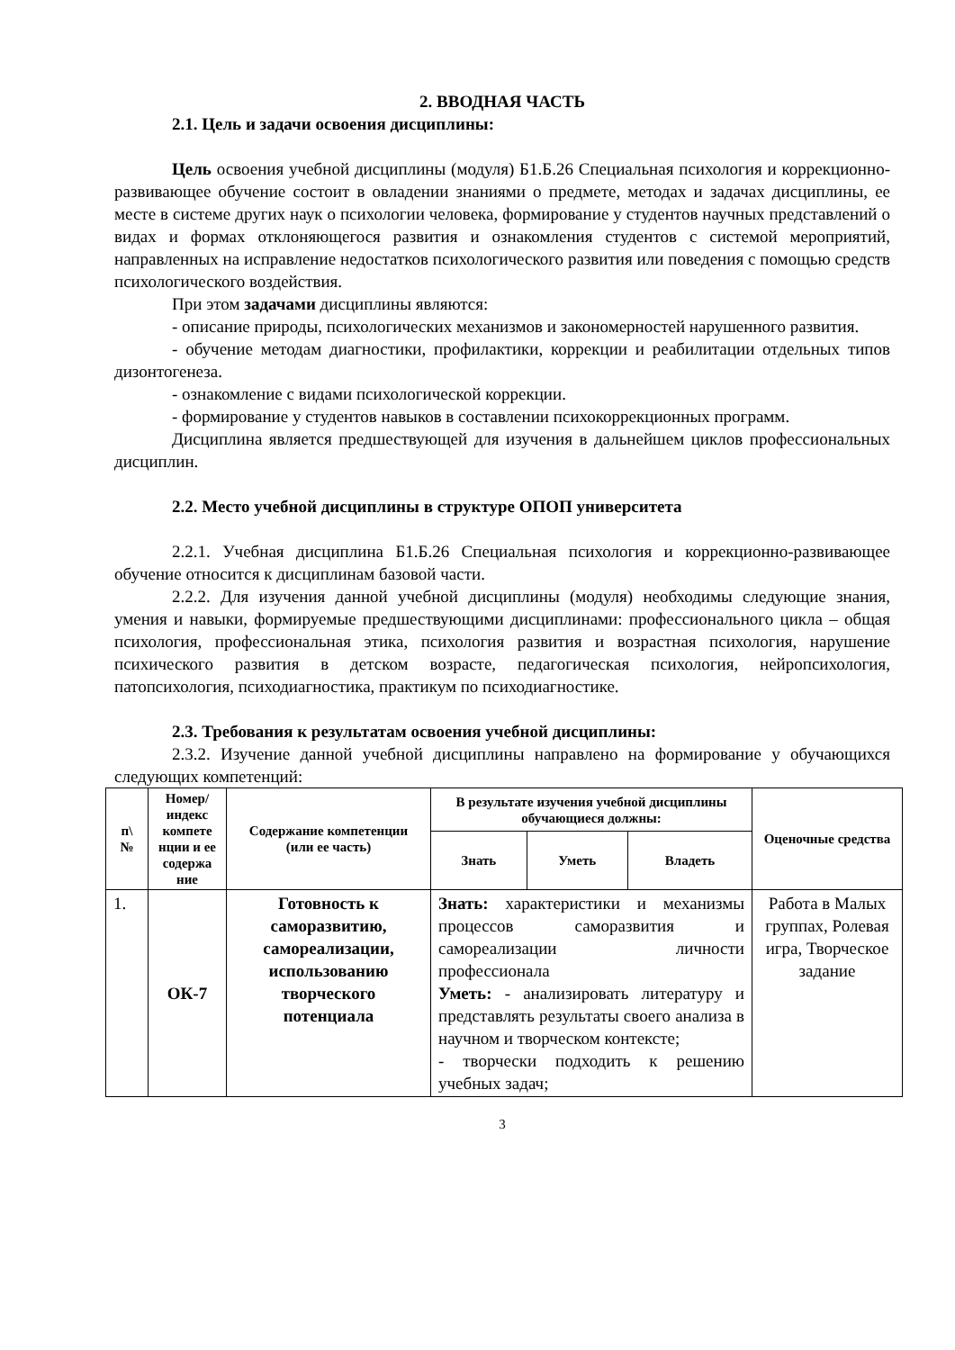2. ВВОДНАЯ ЧАСТЬ
2.1. Цель и задачи освоения дисциплины:
Цель освоения учебной дисциплины (модуля) Б1.Б.26 Специальная психология и коррекционно-развивающее обучение состоит в овладении знаниями о предмете, методах и задачах дисциплины, ее месте в системе других наук о психологии человека, формирование у студентов научных представлений о видах и формах отклоняющегося развития и ознакомления студентов с системой мероприятий, направленных на исправление недостатков психологического развития или поведения с помощью средств психологического воздействия.
При этом задачами дисциплины являются:
- описание природы, психологических механизмов и закономерностей нарушенного развития.
- обучение методам диагностики, профилактики, коррекции и реабилитации отдельных типов дизонтогенеза.
- ознакомление с видами психологической коррекции.
- формирование у студентов навыков в составлении психокоррекционных программ.
Дисциплина является предшествующей для изучения в дальнейшем циклов профессиональных дисциплин.
2.2. Место учебной дисциплины в структуре ОПОП университета
2.2.1. Учебная дисциплина Б1.Б.26 Специальная психология и коррекционно-развивающее обучение относится к дисциплинам базовой части.
2.2.2. Для изучения данной учебной дисциплины (модуля) необходимы следующие знания, умения и навыки, формируемые предшествующими дисциплинами: профессионального цикла – общая психология, профессиональная этика, психология развития и возрастная психология, нарушение психического развития в детском возрасте, педагогическая психология, нейропсихология, патопсихология, психодиагностика, практикум по психодиагностике.
2.3. Требования к результатам освоения учебной дисциплины:
2.3.2. Изучение данной учебной дисциплины направлено на формирование у обучающихся следующих компетенций:
| п\ № | Номер/ индекс компете нции и ее содержа ние | Содержание компетенции (или ее часть) | В результате изучения учебной дисциплины обучающиеся должны: | | | Оценочные средства |
| --- | --- | --- | --- | --- | --- | --- |
| | | | Знать | Уметь | Владеть | |
| 1. | ОК-7 | Готовность к саморазвитию, самореализации, использованию творческого потенциала | Знать: характеристики и механизмы процессов саморазвития и самореализации личности профессионала Уметь: - анализировать литературу и представлять результаты своего анализа в научном и творческом контексте; - творчески подходить к решению учебных задач; | | | Работа в Малых группах, Ролевая игра, Творческое задание |
3